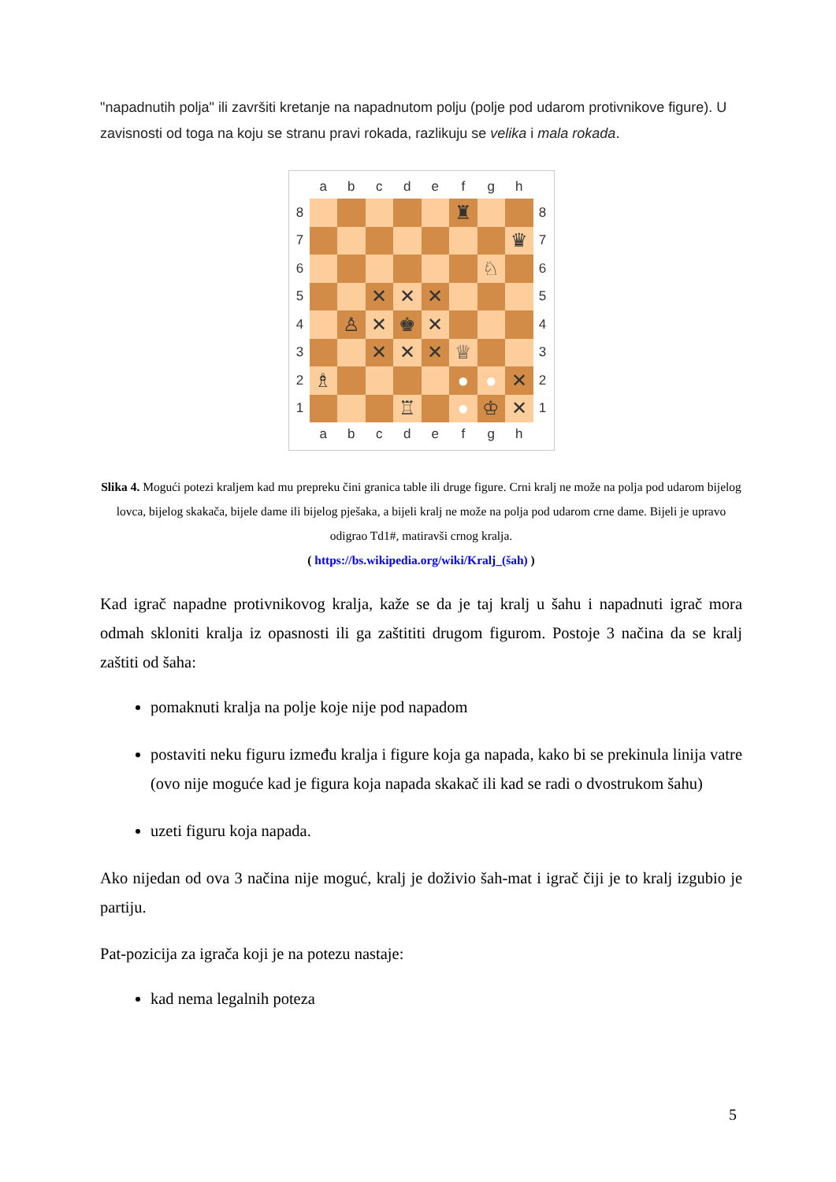"napadnutih polja" ili završiti kretanje na napadnutom polju (polje pod udarom protivnikove figure). U zavisnosti od toga na koju se stranu pravi rokada, razlikuju se velika i mala rokada.
| | a | b | c | d | e | f | g | h | |
| 8 | | | | | | ♜ | | | 8 |
| 7 | | | | | | | | ♛ | 7 |
| 6 | | | | | | | ♘ | | 6 |
| 5 | | | ✕ | ✕ | ✕ | | | | 5 |
| 4 | | ♙ | ✕ | ♚ | ✕ | | | | 4 |
| 3 | | | ✕ | ✕ | ✕ | ♕ | | | 3 |
| 2 | ♗ | | | | | ● | ● | ✕ | 2 |
| 1 | | | | ♖ | | ● | ♔ | ✕ | 1 |
| | a | b | c | d | e | f | g | h | |
Slika 4. Mogući potezi kraljem kad mu prepreku čini granica table ili druge figure. Crni kralj ne može na polja pod udarom bijelog lovca, bijelog skakača, bijele dame ili bijelog pješaka, a bijeli kralj ne može na polja pod udarom crne dame. Bijeli je upravo odigrao Td1#, matiravši crnog kralja.
( https://bs.wikipedia.org/wiki/Kralj_(šah) )
Kad igrač napadne protivnikovog kralja, kaže se da je taj kralj u šahu i napadnuti igrač mora odmah skloniti kralja iz opasnosti ili ga zaštititi drugom figurom. Postoje 3 načina da se kralj zaštiti od šaha:
pomaknuti kralja na polje koje nije pod napadom
postaviti neku figuru između kralja i figure koja ga napada, kako bi se prekinula linija vatre (ovo nije moguće kad je figura koja napada skakač ili kad se radi o dvostrukom šahu)
uzeti figuru koja napada.
Ako nijedan od ova 3 načina nije moguć, kralj je doživio šah-mat i igrač čiji je to kralj izgubio je partiju.
Pat-pozicija za igrača koji je na potezu nastaje:
kad nema legalnih poteza
5